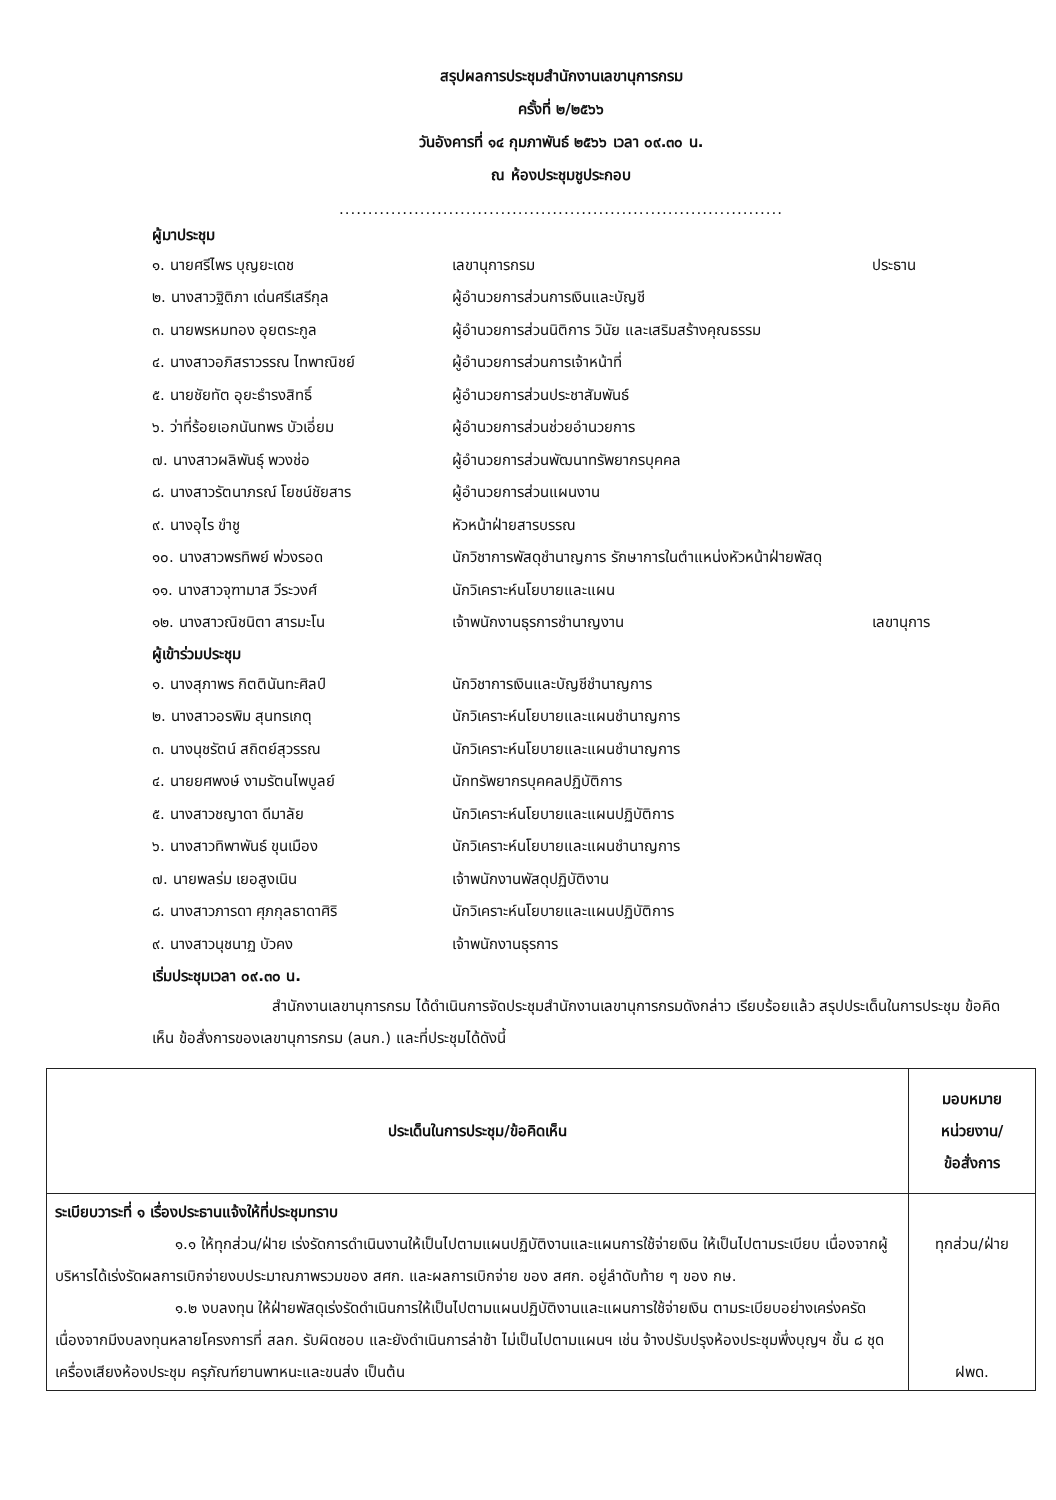สรุปผลการประชุมสำนักงานเลขานุการกรม
ครั้งที่ ๒/๒๕๖๖
วันอังคารที่ ๑๔ กุมภาพันธ์ ๒๕๖๖ เวลา ๐๙.๓๐ น.
ณ ห้องประชุมชูประกอบ
.............................................................................
ผู้มาประชุม
| ๑. นายศรีไพร บุญยะเดช | เลขานุการกรม | ประธาน |
| ๒. นางสาวฐิติภา เด่นศรีเสรีกุล | ผู้อำนวยการส่วนการเงินและบัญชี | |
| ๓. นายพรหมทอง อุยตระกูล | ผู้อำนวยการส่วนนิติการ วินัย และเสริมสร้างคุณธรรม | |
| ๔. นางสาวอภิสราวรรณ ไทพาณิชย์ | ผู้อำนวยการส่วนการเจ้าหน้าที่ | |
| ๕. นายชัยทัต อุยะธำรงสิทธิ์ | ผู้อำนวยการส่วนประชาสัมพันธ์ | |
| ๖. ว่าที่ร้อยเอกนันทพร บัวเอี่ยม | ผู้อำนวยการส่วนช่วยอำนวยการ | |
| ๗. นางสาวผลิพันธุ์ พวงช่อ | ผู้อำนวยการส่วนพัฒนาทรัพยากรบุคคล | |
| ๘. นางสาวรัตนาภรณ์ โยชน์ชัยสาร | ผู้อำนวยการส่วนแผนงาน | |
| ๙. นางอุไร ขำชู | หัวหน้าฝ่ายสารบรรณ | |
| ๑๐. นางสาวพรทิพย์ พ่วงรอด | นักวิชาการพัสดุชำนาญการ รักษาการในตำแหน่งหัวหน้าฝ่ายพัสดุ | |
| ๑๑. นางสาวจุฑามาส วีระวงศ์ | นักวิเคราะห์นโยบายและแผน | |
| ๑๒. นางสาวณิชนิตา สารมะโน | เจ้าพนักงานธุรการชำนาญงาน | เลขานุการ |
ผู้เข้าร่วมประชุม
| ๑. นางสุภาพร กิตตินันทะศิลป์ | นักวิชาการเงินและบัญชีชำนาญการ |
| ๒. นางสาวอรพิม สุนทรเกตุ | นักวิเคราะห์นโยบายและแผนชำนาญการ |
| ๓. นางนุชรัตน์ สถิตย์สุวรรณ | นักวิเคราะห์นโยบายและแผนชำนาญการ |
| ๔. นายยศพงษ์ งามรัตนไพบูลย์ | นักทรัพยากรบุคคลปฏิบัติการ |
| ๕. นางสาวชญาดา ดีมาลัย | นักวิเคราะห์นโยบายและแผนปฏิบัติการ |
| ๖. นางสาวทิพาพันธ์ ขุนเมือง | นักวิเคราะห์นโยบายและแผนชำนาญการ |
| ๗. นายพลร่ม เยอสูงเนิน | เจ้าพนักงานพัสดุปฏิบัติงาน |
| ๘. นางสาวภารดา ศุภกุลธาดาศิริ | นักวิเคราะห์นโยบายและแผนปฏิบัติการ |
| ๙. นางสาวนุชนาฏ บัวคง | เจ้าพนักงานธุรการ |
เริ่มประชุมเวลา ๐๙.๓๐ น.
สำนักงานเลขานุการกรม ได้ดำเนินการจัดประชุมสำนักงานเลขานุการกรมดังกล่าว เรียบร้อยแล้ว สรุปประเด็นในการประชุม ข้อคิดเห็น ข้อสั่งการของเลขานุการกรม (ลนก.) และที่ประชุมได้ดังนี้
| ประเด็นในการประชุม/ข้อคิดเห็น | มอบหมาย หน่วยงาน/ ข้อสั่งการ |
| --- | --- |
| ระเบียบวาระที่ ๑ เรื่องประธานแจ้งให้ที่ประชุมทราบ ๑.๑ ให้ทุกส่วน/ฝ่าย เร่งรัดการดำเนินงานให้เป็นไปตามแผนปฏิบัติงานและแผนการใช้จ่ายเงิน ให้เป็นไปตามระเบียบ เนื่องจากผู้บริหารได้เร่งรัดผลการเบิกจ่ายงบประมาณภาพรวมของ สศก. และผลการเบิกจ่าย ของ สศก. อยู่ลำดับท้าย ๆ ของ กษ. ๑.๒ งบลงทุน ให้ฝ่ายพัสดุเร่งรัดดำเนินการให้เป็นไปตามแผนปฏิบัติงานและแผนการใช้จ่ายเงิน ตามระเบียบอย่างเคร่งครัด เนื่องจากมีงบลงทุนหลายโครงการที่ สลก. รับผิดชอบ และยังดำเนินการล่าช้า ไม่เป็นไปตามแผนฯ เช่น จ้างปรับปรุงห้องประชุมพึ่งบุญฯ ชั้น ๘ ชุดเครื่องเสียงห้องประชุม ครุภัณฑ์ยานพาหนะและขนส่ง เป็นต้น | ทุกส่วน/ฝ่าย ฝพด. |